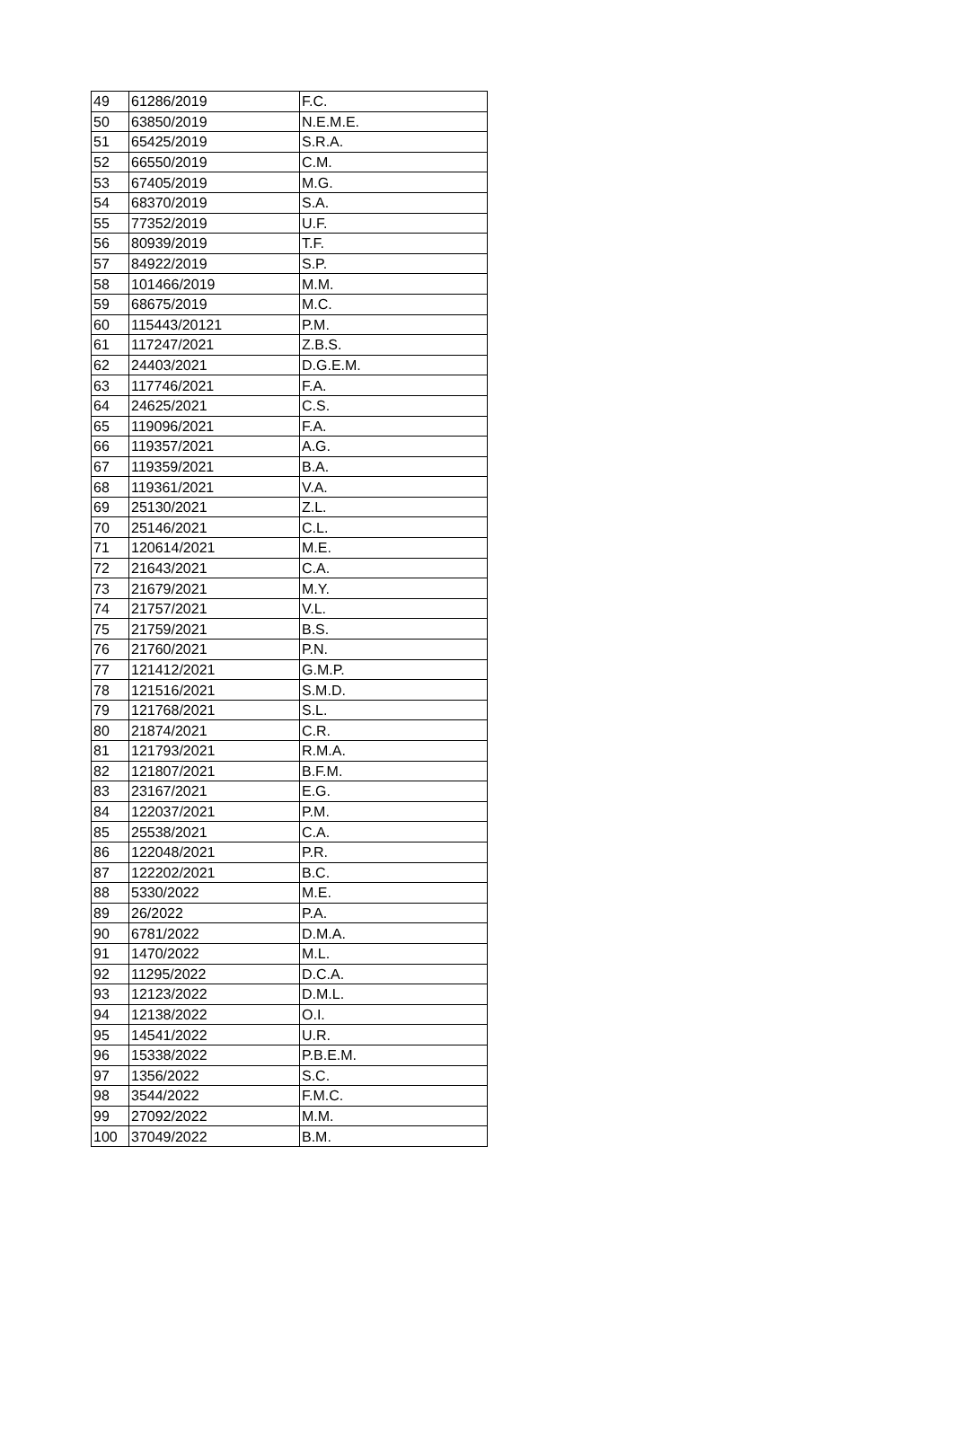| 49 | 61286/2019 | F.C. |
| 50 | 63850/2019 | N.E.M.E. |
| 51 | 65425/2019 | S.R.A. |
| 52 | 66550/2019 | C.M. |
| 53 | 67405/2019 | M.G. |
| 54 | 68370/2019 | S.A. |
| 55 | 77352/2019 | U.F. |
| 56 | 80939/2019 | T.F. |
| 57 | 84922/2019 | S.P. |
| 58 | 101466/2019 | M.M. |
| 59 | 68675/2019 | M.C. |
| 60 | 115443/20121 | P.M. |
| 61 | 117247/2021 | Z.B.S. |
| 62 | 24403/2021 | D.G.E.M. |
| 63 | 117746/2021 | F.A. |
| 64 | 24625/2021 | C.S. |
| 65 | 119096/2021 | F.A. |
| 66 | 119357/2021 | A.G. |
| 67 | 119359/2021 | B.A. |
| 68 | 119361/2021 | V.A. |
| 69 | 25130/2021 | Z.L. |
| 70 | 25146/2021 | C.L. |
| 71 | 120614/2021 | M.E. |
| 72 | 21643/2021 | C.A. |
| 73 | 21679/2021 | M.Y. |
| 74 | 21757/2021 | V.L. |
| 75 | 21759/2021 | B.S. |
| 76 | 21760/2021 | P.N. |
| 77 | 121412/2021 | G.M.P. |
| 78 | 121516/2021 | S.M.D. |
| 79 | 121768/2021 | S.L. |
| 80 | 21874/2021 | C.R. |
| 81 | 121793/2021 | R.M.A. |
| 82 | 121807/2021 | B.F.M. |
| 83 | 23167/2021 | E.G. |
| 84 | 122037/2021 | P.M. |
| 85 | 25538/2021 | C.A. |
| 86 | 122048/2021 | P.R. |
| 87 | 122202/2021 | B.C. |
| 88 | 5330/2022 | M.E. |
| 89 | 26/2022 | P.A. |
| 90 | 6781/2022 | D.M.A. |
| 91 | 1470/2022 | M.L. |
| 92 | 11295/2022 | D.C.A. |
| 93 | 12123/2022 | D.M.L. |
| 94 | 12138/2022 | O.I. |
| 95 | 14541/2022 | U.R. |
| 96 | 15338/2022 | P.B.E.M. |
| 97 | 1356/2022 | S.C. |
| 98 | 3544/2022 | F.M.C. |
| 99 | 27092/2022 | M.M. |
| 100 | 37049/2022 | B.M. |